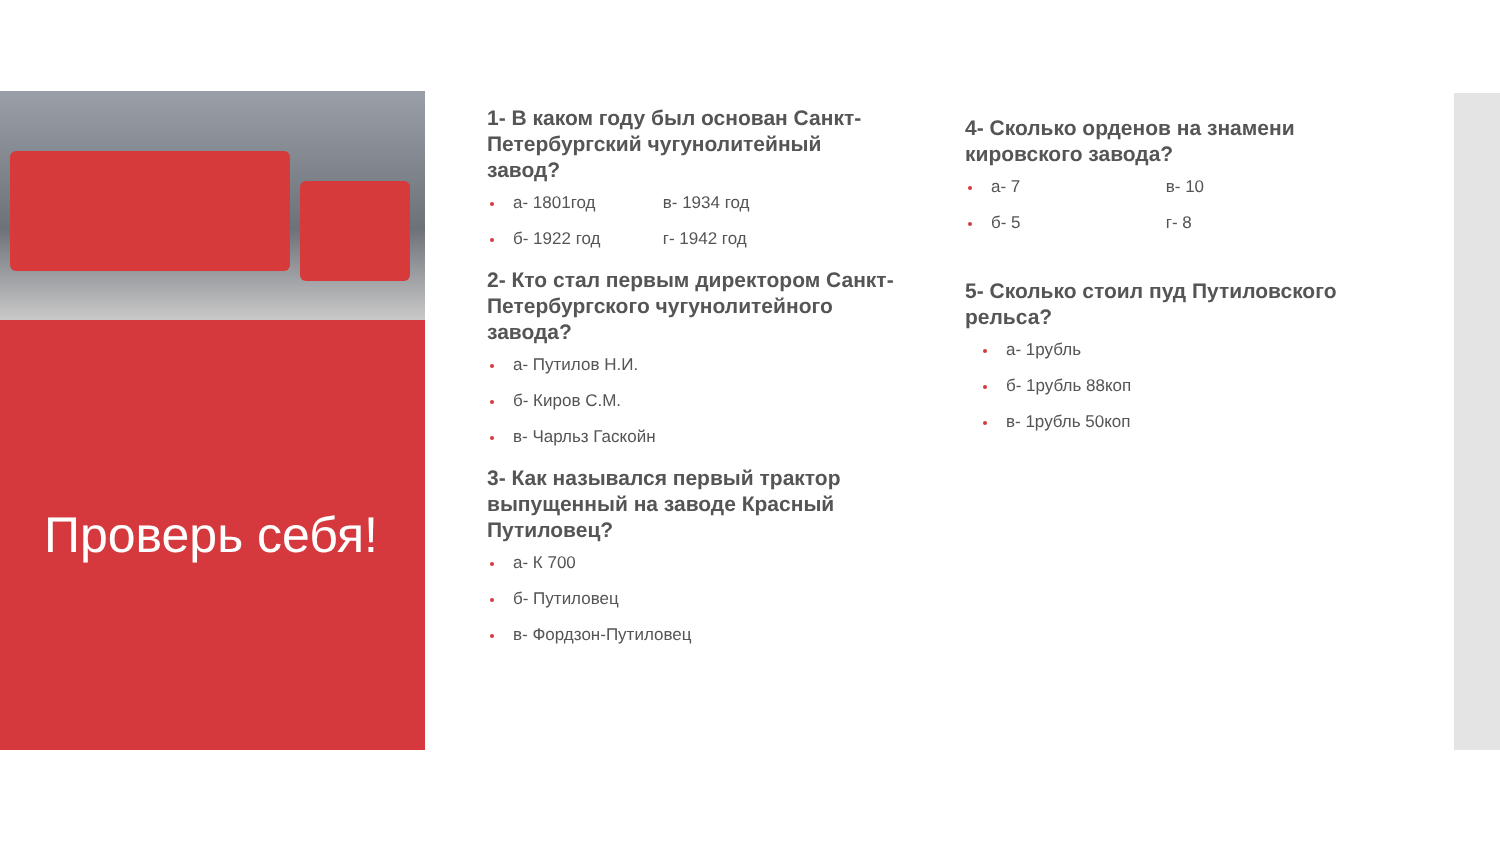Проверь себя!
1- В каком году был основан Санкт-Петербургский чугунолитейный завод?
а- 1801год в- 1934 год
б- 1922 год г- 1942 год
2- Кто стал первым директором Санкт-Петербургского чугунолитейного завода?
а- Путилов Н.И.
б- Киров С.М.
в- Чарльз Гаскойн
3- Как назывался первый трактор выпущенный на заводе Красный Путиловец?
а- К 700
б- Путиловец
в- Фордзон-Путиловец
4- Сколько орденов на знамени кировского завода?
а- 7 в- 10
б- 5 г- 8
5- Сколько стоил пуд Путиловского рельса?
а- 1рубль
б- 1рубль 88коп
в- 1рубль 50коп